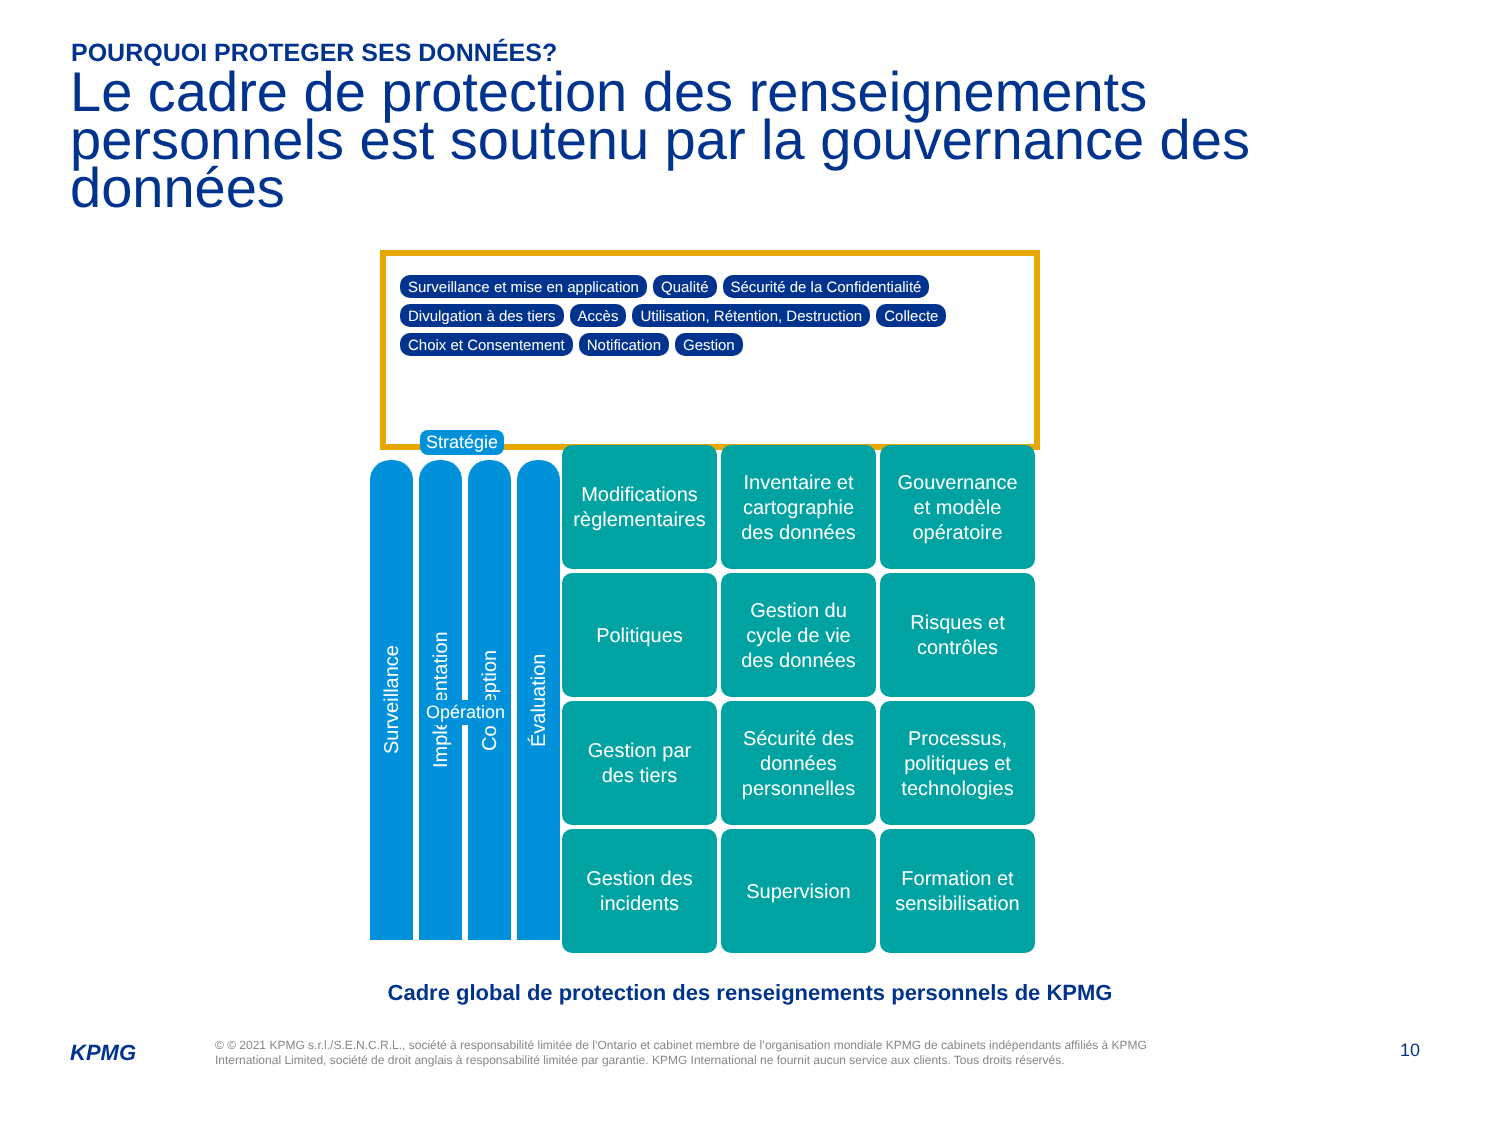POURQUOI PROTEGER SES DONNÉES?
Le cadre de protection des renseignements personnels est soutenu par la gouvernance des données
Surveillance et mise en application Qualité Sécurité de la Confidentialité Divulgation à des tiers Accès Utilisation, Rétention, Destruction Collecte Choix et Consentement Notification Gestion
Surveillance
Implémentation
Conception
Évaluation
Stratégie
Opération
Modifications
règlementaires
Inventaire et
cartographie
des données
Gouvernance
et modèle
opératoire
Politiques
Gestion du
cycle de vie
des données
Risques et
contrôles
Gestion par
des tiers
Sécurité des
données
personnelles
Processus,
politiques et
technologies
Gestion des
incidents
Supervision
Formation et
sensibilisation
Cadre global de protection des renseignements personnels de KPMG
KPMG
© © 2021 KPMG s.r.l./S.E.N.C.R.L., société à responsabilité limitée de l’Ontario et cabinet membre de l’organisation mondiale KPMG de cabinets indépendants affiliés à KPMG International Limited, société de droit anglais à responsabilité limitée par garantie. KPMG International ne fournit aucun service aux clients. Tous droits réservés.
10